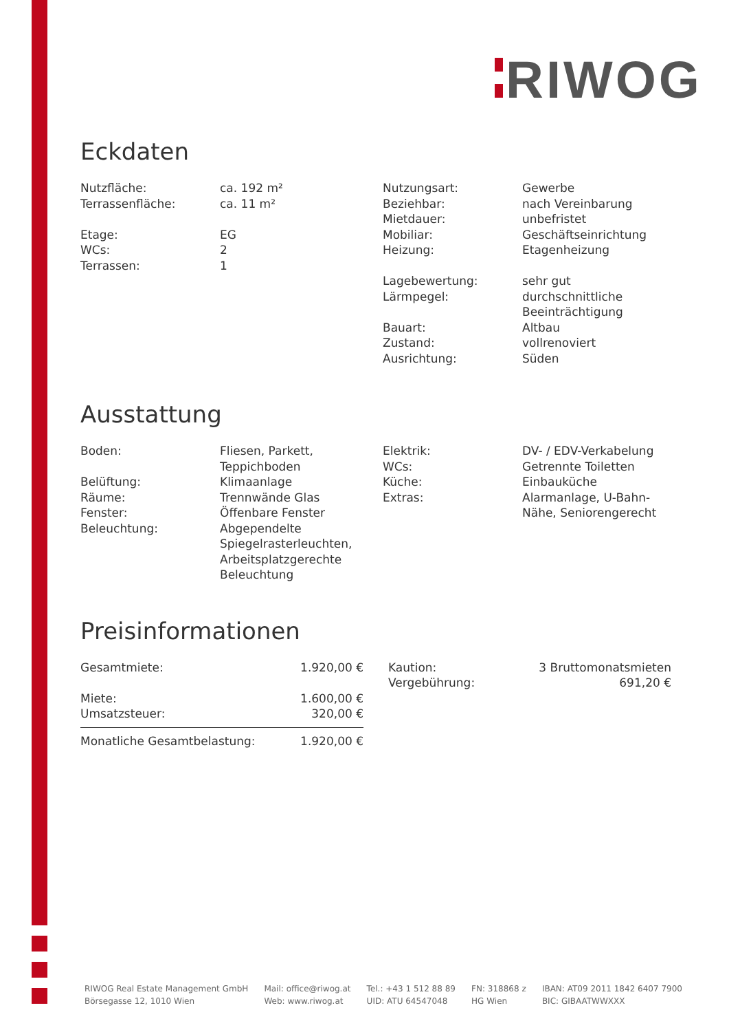RIWOG
Eckdaten
| Nutzfläche: | ca. 192 m² |
| Terrassenfläche: | ca. 11 m² |
| Etage: | EG |
| WCs: | 2 |
| Terrassen: | 1 |
| Nutzungsart: | Gewerbe |
| Beziehbar: | nach Vereinbarung |
| Mietdauer: | unbefristet |
| Mobiliar: | Geschäftseinrichtung |
| Heizung: | Etagenheizung |
| Lagebewertung: | sehr gut |
| Lärmpegel: | durchschnittliche Beeinträchtigung |
| Bauart: | Altbau |
| Zustand: | vollrenoviert |
| Ausrichtung: | Süden |
Ausstattung
| Boden: | Fliesen, Parkett, Teppichboden |
| Belüftung: | Klimaanlage |
| Räume: | Trennwände Glas |
| Fenster: | Öffenbare Fenster |
| Beleuchtung: | Abgependelte Spiegelrasterleuchten, Arbeitsplatzgerechte Beleuchtung |
| Elektrik: | DV- / EDV-Verkabelung |
| WCs: | Getrennte Toiletten |
| Küche: | Einbauküche |
| Extras: | Alarmanlage, U-Bahn- Nähe, Seniorengerecht |
Preisinformationen
| Gesamtmiete: | 1.920,00 € |
| Miete: | 1.600,00 € |
| Umsatzsteuer: | 320,00 € |
| Monatliche Gesamtbelastung: | 1.920,00 € |
| Kaution: | 3 Bruttomonatsmieten |
| Vergebührung: | 691,20 € |
RIWOG Real Estate Management GmbH
Börsegasse 12, 1010 Wien
Mail: office@riwog.at
Web: www.riwog.at
Tel.: +43 1 512 88 89
UID: ATU 64547048
FN: 318868 z
HG Wien
IBAN: AT09 2011 1842 6407 7900
BIC: GIBAATWWXXX